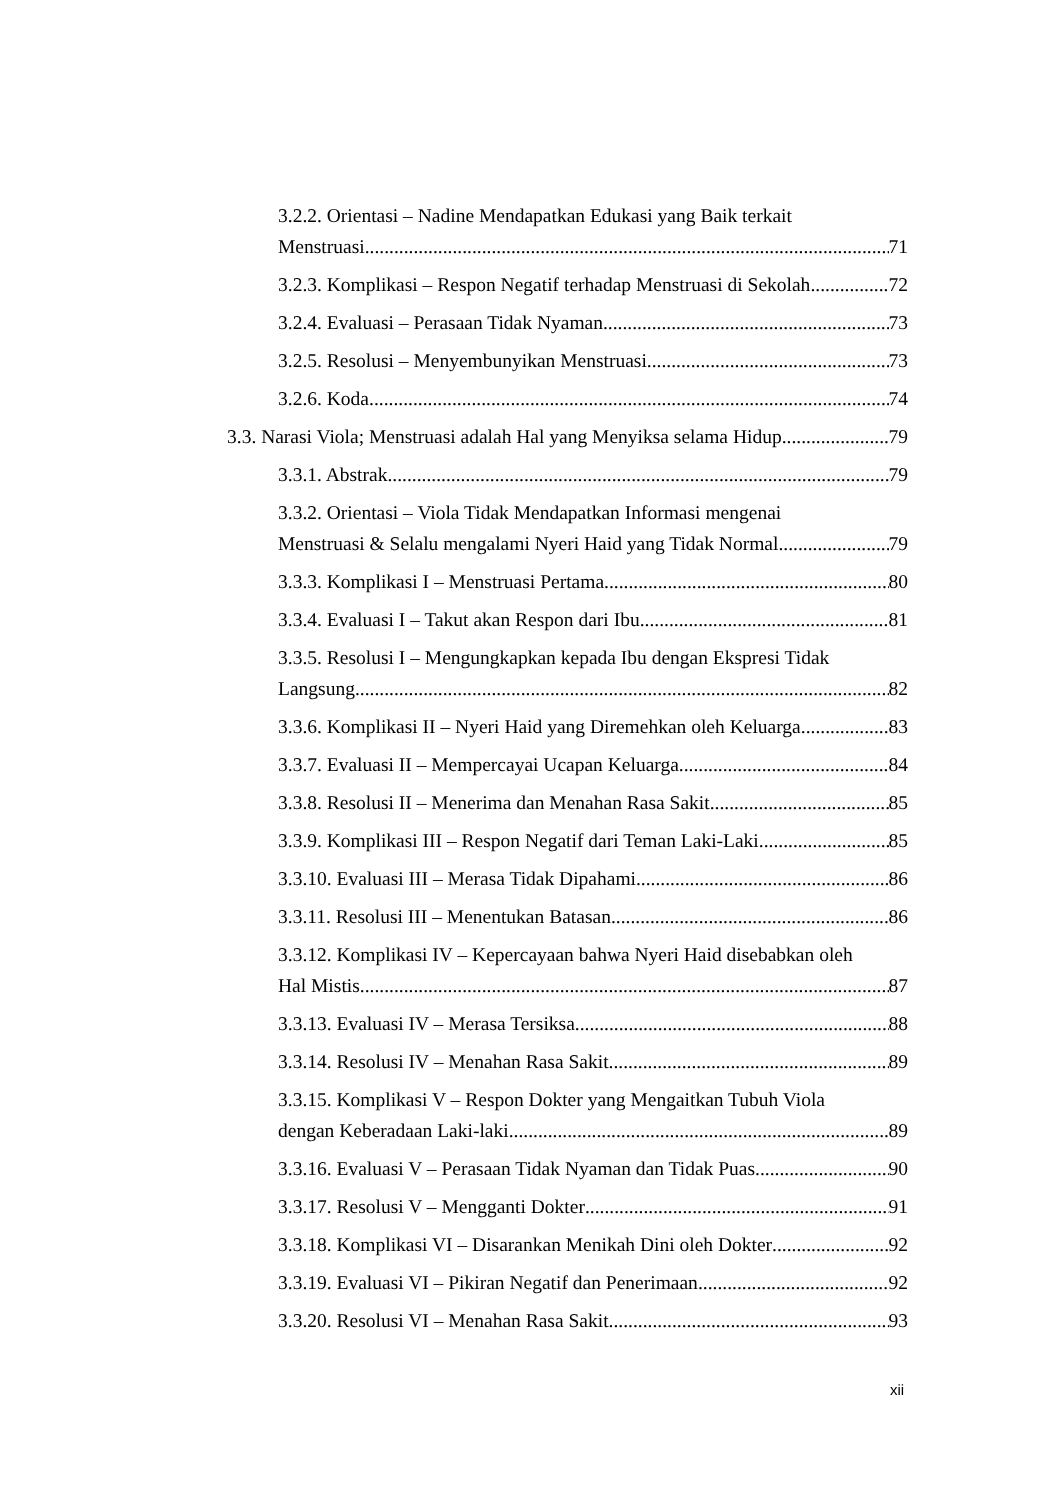3.2.2. Orientasi – Nadine Mendapatkan Edukasi yang Baik terkait
Menstruasi 71
3.2.3. Komplikasi – Respon Negatif terhadap Menstruasi di Sekolah 72
3.2.4. Evaluasi – Perasaan Tidak Nyaman 73
3.2.5. Resolusi – Menyembunyikan Menstruasi 73
3.2.6. Koda 74
3.3. Narasi Viola; Menstruasi adalah Hal yang Menyiksa selama Hidup 79
3.3.1. Abstrak 79
3.3.2. Orientasi – Viola Tidak Mendapatkan Informasi mengenai
Menstruasi & Selalu mengalami Nyeri Haid yang Tidak Normal 79
3.3.3. Komplikasi I – Menstruasi Pertama 80
3.3.4. Evaluasi I – Takut akan Respon dari Ibu 81
3.3.5. Resolusi I – Mengungkapkan kepada Ibu dengan Ekspresi Tidak
Langsung 82
3.3.6. Komplikasi II – Nyeri Haid yang Diremehkan oleh Keluarga 83
3.3.7. Evaluasi II – Mempercayai Ucapan Keluarga 84
3.3.8. Resolusi II – Menerima dan Menahan Rasa Sakit 85
3.3.9. Komplikasi III – Respon Negatif dari Teman Laki-Laki 85
3.3.10. Evaluasi III – Merasa Tidak Dipahami 86
3.3.11. Resolusi III – Menentukan Batasan 86
3.3.12. Komplikasi IV – Kepercayaan bahwa Nyeri Haid disebabkan oleh
Hal Mistis 87
3.3.13. Evaluasi IV – Merasa Tersiksa 88
3.3.14. Resolusi IV – Menahan Rasa Sakit 89
3.3.15. Komplikasi V – Respon Dokter yang Mengaitkan Tubuh Viola
dengan Keberadaan Laki-laki 89
3.3.16. Evaluasi V – Perasaan Tidak Nyaman dan Tidak Puas 90
3.3.17. Resolusi V – Mengganti Dokter 91
3.3.18. Komplikasi VI – Disarankan Menikah Dini oleh Dokter 92
3.3.19. Evaluasi VI – Pikiran Negatif dan Penerimaan 92
3.3.20. Resolusi VI – Menahan Rasa Sakit 93
xii